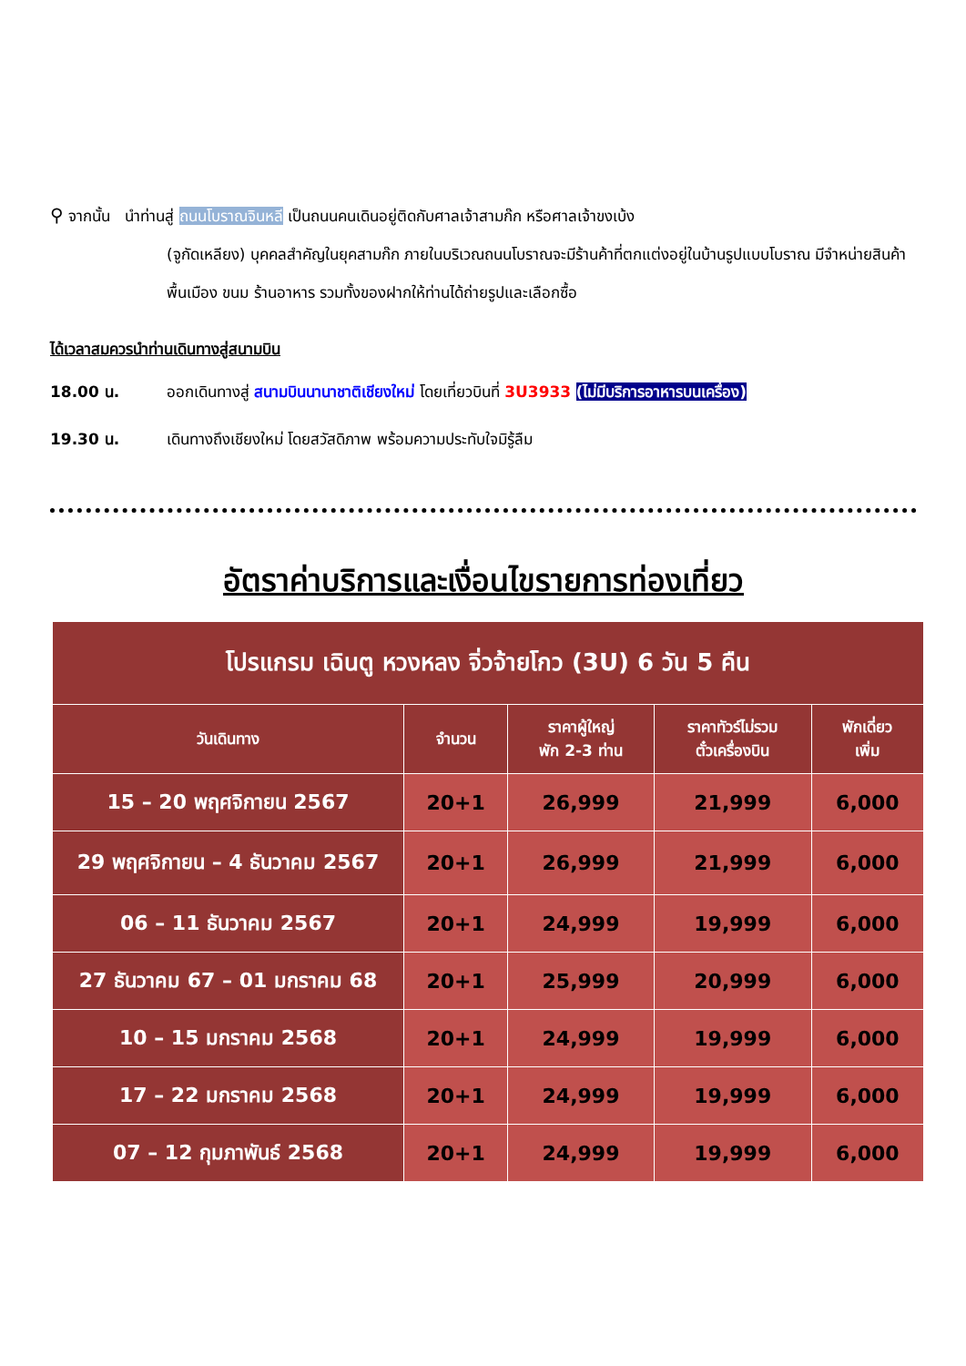⚲ จากนั้น นำท่านสู่ ถนนโบราณจินหลี เป็นถนนคนเดินอยู่ติดกับศาลเจ้าสามก๊ก หรือศาลเจ้าขงเบ้ง
(จูกัดเหลียง) บุคคลสำคัญในยุคสามก๊ก ภายในบริเวณถนนโบราณจะมีร้านค้าที่ตกแต่งอยู่ในบ้านรูปแบบโบราณ มีจำหน่ายสินค้าพื้นเมือง ขนม ร้านอาหาร รวมทั้งของฝากให้ท่านได้ถ่ายรูปและเลือกซื้อ
ได้เวลาสมควรนำท่านเดินทางสู่สนามบิน
18.00 น. ออกเดินทางสู่ สนามบินนานาชาติเชียงใหม่ โดยเที่ยวบินที่ 3U3933 (ไม่มีบริการอาหารบนเครื่อง)
19.30 น. เดินทางถึงเชียงใหม่ โดยสวัสดิภาพ พร้อมความประทับใจมิรู้ลืม
อัตราค่าบริการและเงื่อนไขรายการท่องเที่ยว
| โปรแกรม เฉินตู หวงหลง จิ่วจ้ายโกว (3U) 6 วัน 5 คืน | | | | |
| --- | --- | --- | --- | --- |
| วันเดินทาง | จำนวน | ราคาผู้ใหญ่ พัก 2-3 ท่าน | ราคาทัวร์ไม่รวม ตั๋วเครื่องบิน | พักเดี่ยว เพิ่ม |
| 15 – 20 พฤศจิกายน 2567 | 20+1 | 26,999 | 21,999 | 6,000 |
| 29 พฤศจิกายน – 4 ธันวาคม 2567 | 20+1 | 26,999 | 21,999 | 6,000 |
| 06 – 11 ธันวาคม 2567 | 20+1 | 24,999 | 19,999 | 6,000 |
| 27 ธันวาคม 67 – 01 มกราคม 68 | 20+1 | 25,999 | 20,999 | 6,000 |
| 10 – 15 มกราคม 2568 | 20+1 | 24,999 | 19,999 | 6,000 |
| 17 – 22 มกราคม 2568 | 20+1 | 24,999 | 19,999 | 6,000 |
| 07 – 12 กุมภาพันธ์ 2568 | 20+1 | 24,999 | 19,999 | 6,000 |